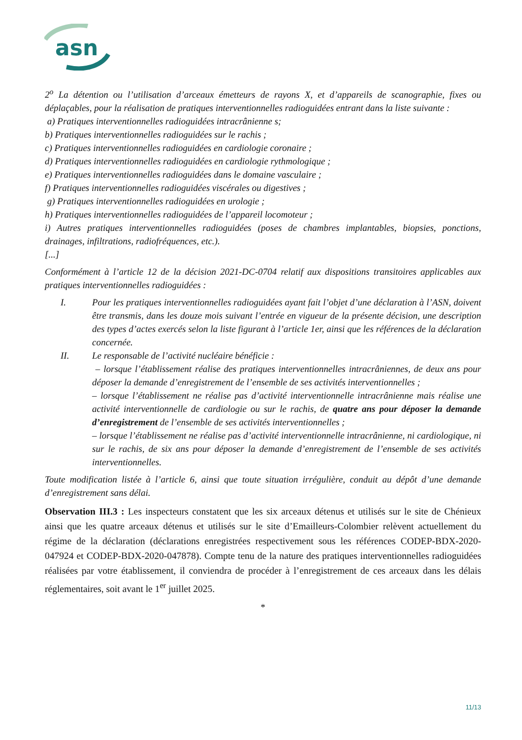asn
2<sup>o</sup> La détention ou l’utilisation d’arceaux émetteurs de rayons X, et d’appareils de scanographie, fixes ou déplaçables, pour la réalisation de pratiques interventionnelles radioguidées entrant dans la liste suivante :
a) Pratiques interventionnelles radioguidées intracrânienne s;
b) Pratiques interventionnelles radioguidées sur le rachis ;
c) Pratiques interventionnelles radioguidées en cardiologie coronaire ;
d) Pratiques interventionnelles radioguidées en cardiologie rythmologique ;
e) Pratiques interventionnelles radioguidées dans le domaine vasculaire ;
f) Pratiques interventionnelles radioguidées viscérales ou digestives ;
g) Pratiques interventionnelles radioguidées en urologie ;
h) Pratiques interventionnelles radioguidées de l’appareil locomoteur ;
i) Autres pratiques interventionnelles radioguidées (poses de chambres implantables, biopsies, ponctions, drainages, infiltrations, radiofréquences, etc.).
[...]
Conformément à l’article 12 de la décision 2021-DC-0704 relatif aux dispositions transitoires applicables aux pratiques interventionnelles radioguidées :
I. Pour les pratiques interventionnelles radioguidées ayant fait l’objet d’une déclaration à l’ASN, doivent être transmis, dans les douze mois suivant l’entrée en vigueur de la présente décision, une description des types d’actes exercés selon la liste figurant à l’article 1er, ainsi que les références de la déclaration concernée.
II. Le responsable de l’activité nucléaire bénéficie :
– lorsque l’établissement réalise des pratiques interventionnelles intracrâniennes, de deux ans pour déposer la demande d’enregistrement de l’ensemble de ses activités interventionnelles ;
– lorsque l’établissement ne réalise pas d’activité interventionnelle intracrânienne mais réalise une activité interventionnelle de cardiologie ou sur le rachis, de quatre ans pour déposer la demande d’enregistrement de l’ensemble de ses activités interventionnelles ;
– lorsque l’établissement ne réalise pas d’activité interventionnelle intracrânienne, ni cardiologique, ni sur le rachis, de six ans pour déposer la demande d’enregistrement de l’ensemble de ses activités interventionnelles.
Toute modification listée à l’article 6, ainsi que toute situation irrégulière, conduit au dépôt d’une demande d’enregistrement sans délai.
Observation III.3 : Les inspecteurs constatent que les six arceaux détenus et utilisés sur le site de Chénieux ainsi que les quatre arceaux détenus et utilisés sur le site d’Emailleurs-Colombier relèvent actuellement du régime de la déclaration (déclarations enregistrées respectivement sous les références CODEP-BDX-2020-047924 et CODEP-BDX-2020-047878). Compte tenu de la nature des pratiques interventionnelles radioguidées réalisées par votre établissement, il conviendra de procéder à l’enregistrement de ces arceaux dans les délais réglementaires, soit avant le 1<sup>er</sup> juillet 2025.
*
11/13